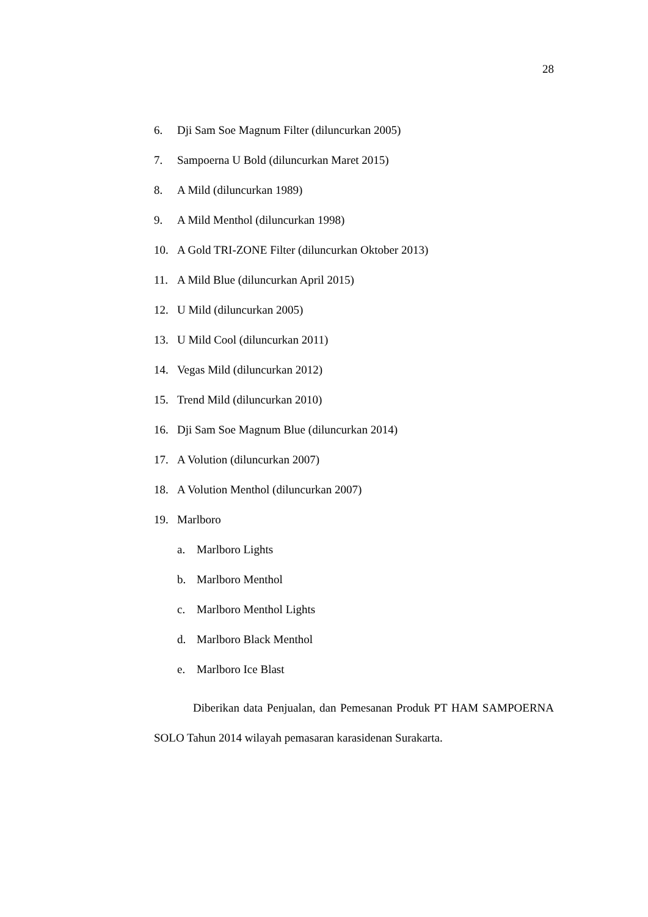28
6. Dji Sam Soe Magnum Filter (diluncurkan 2005)
7. Sampoerna U Bold (diluncurkan Maret 2015)
8. A Mild (diluncurkan 1989)
9. A Mild Menthol (diluncurkan 1998)
10. A Gold TRI-ZONE Filter (diluncurkan Oktober 2013)
11. A Mild Blue (diluncurkan April 2015)
12. U Mild (diluncurkan 2005)
13. U Mild Cool (diluncurkan 2011)
14. Vegas Mild (diluncurkan 2012)
15. Trend Mild (diluncurkan 2010)
16. Dji Sam Soe Magnum Blue (diluncurkan 2014)
17. A Volution (diluncurkan 2007)
18. A Volution Menthol (diluncurkan 2007)
19. Marlboro
a. Marlboro Lights
b. Marlboro Menthol
c. Marlboro Menthol Lights
d. Marlboro Black Menthol
e. Marlboro Ice Blast
Diberikan data Penjualan, dan Pemesanan Produk PT HAM SAMPOERNA SOLO Tahun 2014 wilayah pemasaran karasidenan Surakarta.